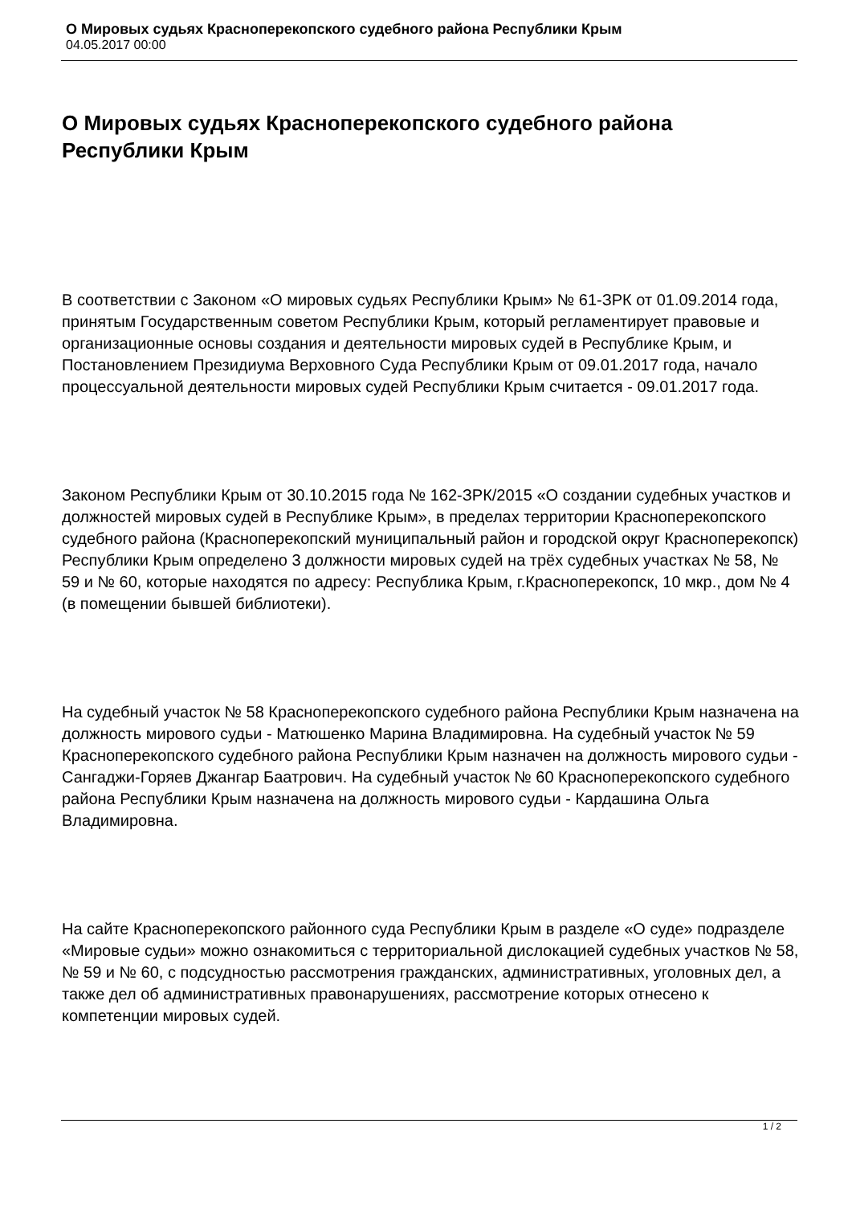О Мировых судьях Красноперекопского судебного района Республики Крым
04.05.2017 00:00
О Мировых судьях Красноперекопского судебного района Республики Крым
В соответствии с Законом «О мировых судьях Республики Крым» № 61-ЗРК от 01.09.2014 года, принятым Государственным советом Республики Крым, который регламентирует правовые и организационные основы создания и деятельности мировых судей в Республике Крым, и Постановлением Президиума Верховного Суда Республики Крым от 09.01.2017 года, начало процессуальной деятельности мировых судей Республики Крым считается - 09.01.2017 года.
Законом Республики Крым от 30.10.2015 года № 162-ЗРК/2015 «О создании судебных участков и должностей мировых судей в Республике Крым», в пределах территории Красноперекопского судебного района (Красноперекопский муниципальный район и городской округ Красноперекопск) Республики Крым определено 3 должности мировых судей на трёх судебных участках № 58, № 59 и № 60, которые находятся по адресу: Республика Крым, г.Красноперекопск, 10 мкр., дом № 4 (в помещении бывшей библиотеки).
На судебный участок № 58 Красноперекопского судебного района Республики Крым назначена на должность мирового судьи - Матюшенко Марина Владимировна. На судебный участок № 59 Красноперекопского судебного района Республики Крым назначен на должность мирового судьи - Сангаджи-Горяев Джангар Баатрович. На судебный участок № 60 Красноперекопского судебного района Республики Крым назначена на должность мирового судьи - Кардашина Ольга Владимировна.
На сайте Красноперекопского районного суда Республики Крым в разделе «О суде» подразделе «Мировые судьи» можно ознакомиться с территориальной дислокацией судебных участков № 58, № 59 и № 60, с подсудностью рассмотрения гражданских, административных, уголовных дел, а также дел об административных правонарушениях, рассмотрение которых отнесено к компетенции мировых судей.
1 / 2